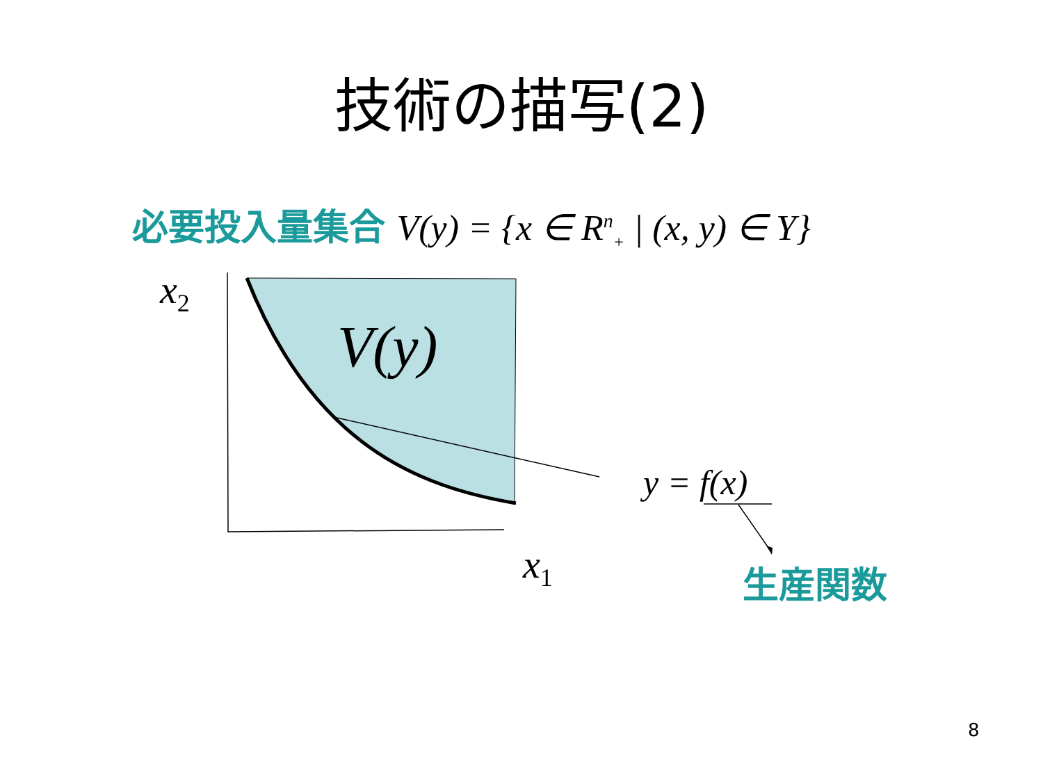技術の描写(2)
必要投入量集合 V(y) = {x ∈ R<sup>n</sup><sub>+</sub> | (x, y) ∈ Y}
x<sub>2</sub>
V(y)
x<sub>1</sub>
y = f(x)
生産関数
8